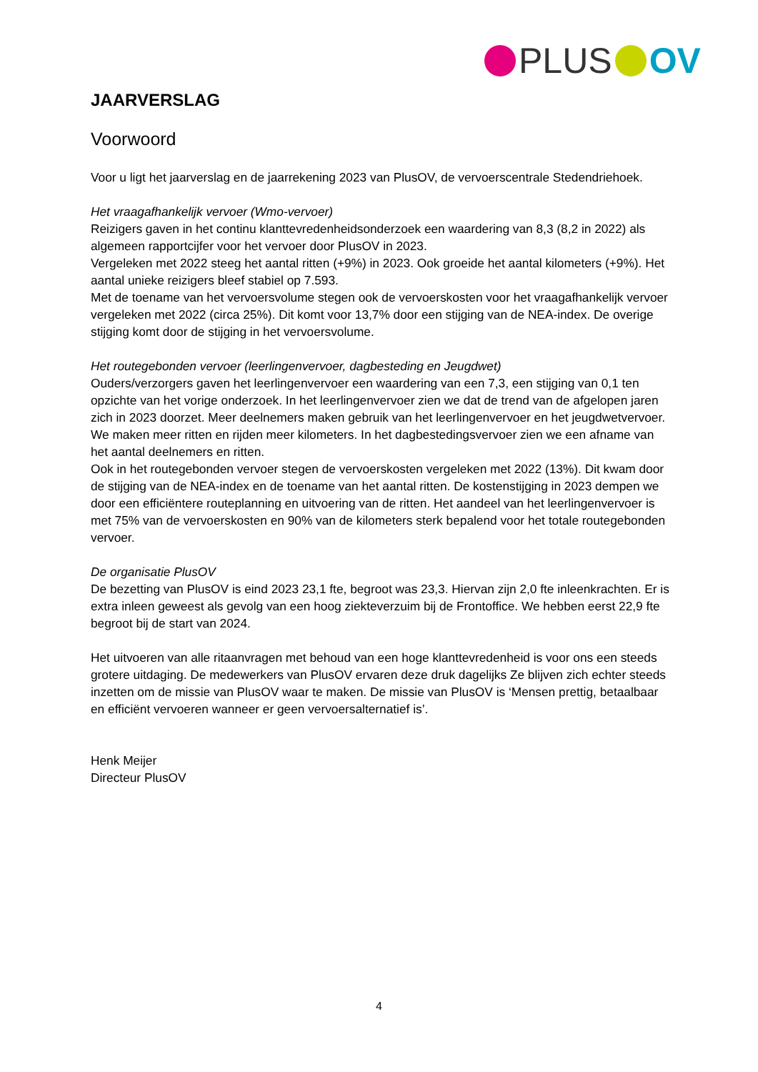PLUS OV
JAARVERSLAG
Voorwoord
Voor u ligt het jaarverslag en de jaarrekening 2023 van PlusOV, de vervoerscentrale Stedendriehoek.
Het vraagafhankelijk vervoer (Wmo-vervoer)
Reizigers gaven in het continu klanttevredenheidsonderzoek een waardering van 8,3 (8,2 in 2022) als algemeen rapportcijfer voor het vervoer door PlusOV in 2023.
Vergeleken met 2022 steeg het aantal ritten (+9%) in 2023. Ook groeide het aantal kilometers (+9%). Het aantal unieke reizigers bleef stabiel op 7.593.
Met de toename van het vervoersvolume stegen ook de vervoerskosten voor het vraagafhankelijk vervoer vergeleken met 2022 (circa 25%). Dit komt voor 13,7% door een stijging van de NEA-index. De overige stijging komt door de stijging in het vervoersvolume.
Het routegebonden vervoer (leerlingenvervoer, dagbesteding en Jeugdwet)
Ouders/verzorgers gaven het leerlingenvervoer een waardering van een 7,3, een stijging van 0,1 ten opzichte van het vorige onderzoek. In het leerlingenvervoer zien we dat de trend van de afgelopen jaren zich in 2023 doorzet. Meer deelnemers maken gebruik van het leerlingenvervoer en het jeugdwetvervoer. We maken meer ritten en rijden meer kilometers. In het dagbestedingsvervoer zien we een afname van het aantal deelnemers en ritten.
Ook in het routegebonden vervoer stegen de vervoerskosten vergeleken met 2022 (13%). Dit kwam door de stijging van de NEA-index en de toename van het aantal ritten. De kostenstijging in 2023 dempen we door een efficiëntere routeplanning en uitvoering van de ritten. Het aandeel van het leerlingenvervoer is met 75% van de vervoerskosten en 90% van de kilometers sterk bepalend voor het totale routegebonden vervoer.
De organisatie PlusOV
De bezetting van PlusOV is eind 2023 23,1 fte, begroot was 23,3. Hiervan zijn 2,0 fte inleenkrachten. Er is extra inleen geweest als gevolg van een hoog ziekteverzuim bij de Frontoffice. We hebben eerst 22,9 fte begroot bij de start van 2024.
Het uitvoeren van alle ritaanvragen met behoud van een hoge klanttevredenheid is voor ons een steeds grotere uitdaging. De medewerkers van PlusOV ervaren deze druk dagelijks Ze blijven zich echter steeds inzetten om de missie van PlusOV waar te maken. De missie van PlusOV is ‘Mensen prettig, betaalbaar en efficiënt vervoeren wanneer er geen vervoersalternatief is’.
Henk Meijer
Directeur PlusOV
4